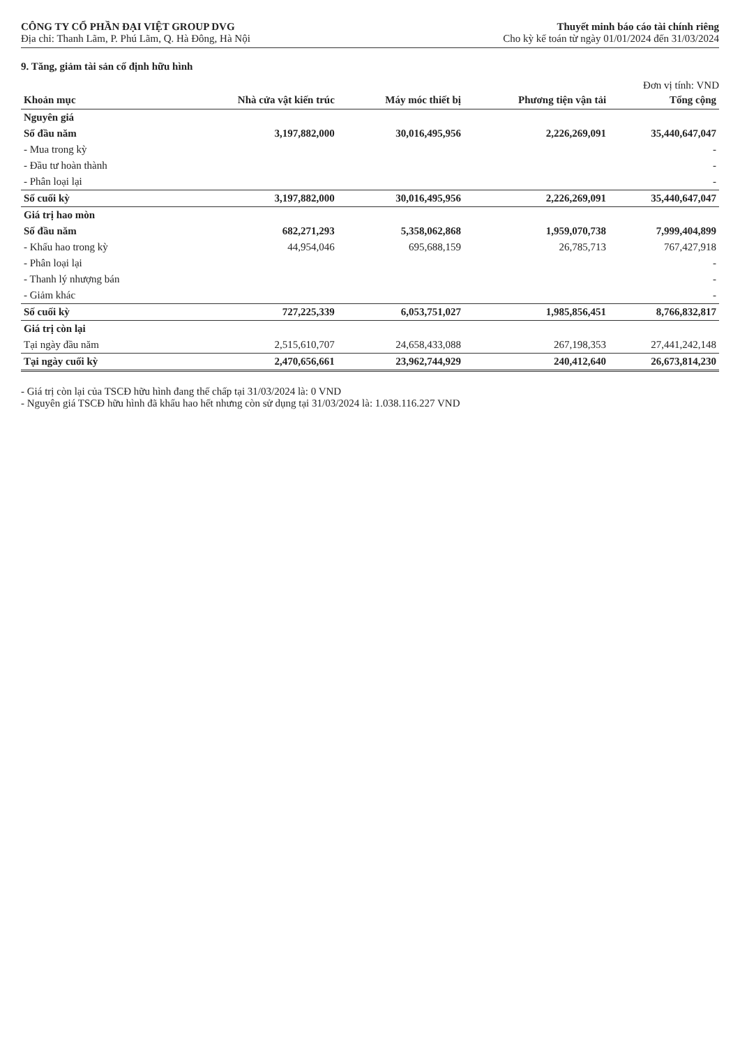CÔNG TY CỔ PHẦN ĐẠI VIỆT GROUP DVG
Địa chỉ: Thanh Lãm, P. Phú Lãm, Q. Hà Đông, Hà Nội
Thuyết minh báo cáo tài chính riêng
Cho kỳ kế toán từ ngày 01/01/2024 đến 31/03/2024
9. Tăng, giảm tài sản cố định hữu hình
Đơn vị tính: VND
| Khoản mục | Nhà cửa vật kiến trúc | Máy móc thiết bị | Phương tiện vận tải | Tổng cộng |
| --- | --- | --- | --- | --- |
| Nguyên giá | | | | |
| Số đầu năm | 3,197,882,000 | 30,016,495,956 | 2,226,269,091 | 35,440,647,047 |
| - Mua trong kỳ | | | | - |
| - Đầu tư hoàn thành | | | | - |
| - Phân loại lại | | | | - |
| Số cuối kỳ | 3,197,882,000 | 30,016,495,956 | 2,226,269,091 | 35,440,647,047 |
| Giá trị hao mòn | | | | |
| Số đầu năm | 682,271,293 | 5,358,062,868 | 1,959,070,738 | 7,999,404,899 |
| - Khấu hao trong kỳ | 44,954,046 | 695,688,159 | 26,785,713 | 767,427,918 |
| - Phân loại lại | | | | - |
| - Thanh lý nhượng bán | | | | - |
| - Giảm khác | | | | - |
| Số cuối kỳ | 727,225,339 | 6,053,751,027 | 1,985,856,451 | 8,766,832,817 |
| Giá trị còn lại | | | | |
| Tại ngày đầu năm | 2,515,610,707 | 24,658,433,088 | 267,198,353 | 27,441,242,148 |
| Tại ngày cuối kỳ | 2,470,656,661 | 23,962,744,929 | 240,412,640 | 26,673,814,230 |
- Giá trị còn lại của TSCĐ hữu hình đang thế chấp tại 31/03/2024 là: 0 VND
- Nguyên giá TSCĐ hữu hình đã khấu hao hết nhưng còn sử dụng tại 31/03/2024 là: 1.038.116.227 VND